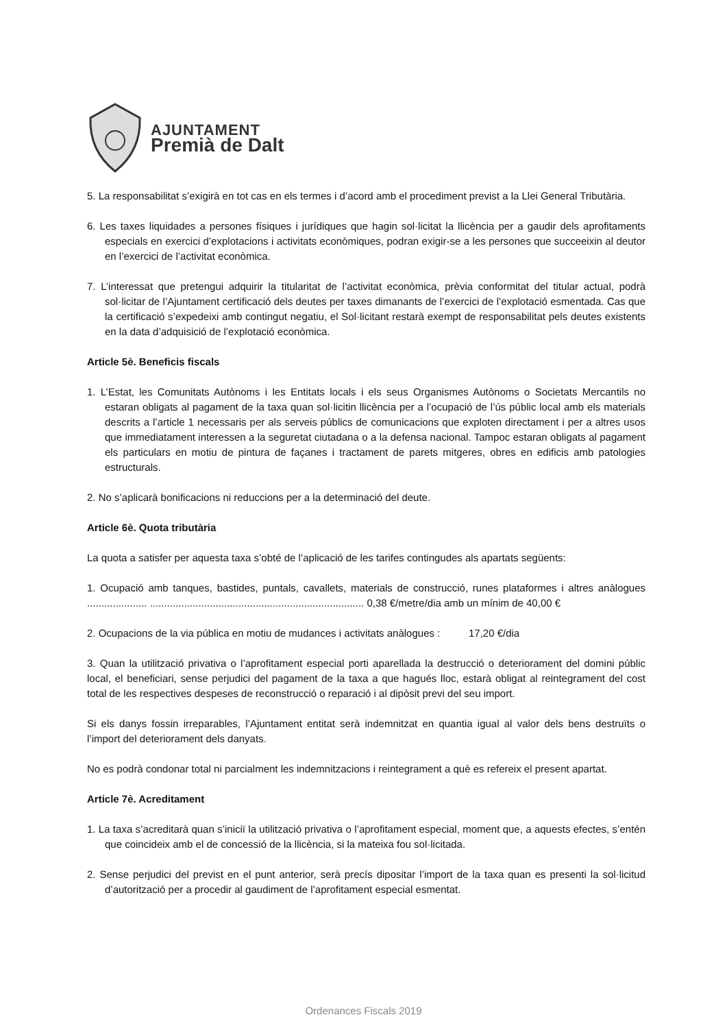AJUNTAMENT
Premià de Dalt
5. La responsabilitat s’exigirà en tot cas en els termes i d’acord amb el procediment previst a la Llei General Tributària.
6. Les taxes liquidades a persones físiques i jurídiques que hagin sol·licitat la llicència per a gaudir dels aprofitaments especials en exercici d’explotacions i activitats econòmiques, podran exigir-se a les persones que succeeixin al deutor en l’exercici de l’activitat econòmica.
7. L’interessat que pretengui adquirir la titularitat de l’activitat econòmica, prèvia conformitat del titular actual, podrà sol·licitar de l’Ajuntament certificació dels deutes per taxes dimanants de l’exercici de l’explotació esmentada. Cas que la certificació s’expedeixi amb contingut negatiu, el Sol·licitant restarà exempt de responsabilitat pels deutes existents en la data d’adquisició de l’explotació econòmica.
Article 5è. Beneficis fiscals
1. L’Estat, les Comunitats Autònoms i les Entitats locals i els seus Organismes Autònoms o Societats Mercantils no estaran obligats al pagament de la taxa quan sol·licitin llicència per a l’ocupació de l’ús públic local amb els materials descrits a l’article 1 necessaris per als serveis públics de comunicacions que exploten directament i per a altres usos que immediatament interessen a la seguretat ciutadana o a la defensa nacional. Tampoc estaran obligats al pagament els particulars en motiu de pintura de façanes i tractament de parets mitgeres, obres en edificis amb patologies estructurals.
2. No s’aplicarà bonificacions ni reduccions per a la determinació del deute.
Article 6è. Quota tributària
La quota a satisfer per aquesta taxa s’obté de l’aplicació de les tarifes contingudes als apartats següents:
1. Ocupació amb tanques, bastides, puntals, cavallets, materials de construcció, runes plataformes i altres anàlogues ..................... ........................................................................... 0,38 €/metre/dia amb un mínim de 40,00 €
2. Ocupacions de la via pública en motiu de mudances i activitats anàlogues : 17,20 €/dia
3. Quan la utilització privativa o l’aprofitament especial porti aparellada la destrucció o deteriorament del domini públic local, el beneficiari, sense perjudici del pagament de la taxa a que hagués lloc, estarà obligat al reintegrament del cost total de les respectives despeses de reconstrucció o reparació i al dipòsit previ del seu import.
Si els danys fossin irreparables, l’Ajuntament entitat serà indemnitzat en quantia igual al valor dels bens destruïts o l’import del deteriorament dels danyats.
No es podrà condonar total ni parcialment les indemnitzacions i reintegrament a què es refereix el present apartat.
Article 7è. Acreditament
1. La taxa s’acreditarà quan s’iniciï la utilització privativa o l’aprofitament especial, moment que, a aquests efectes, s’entén que coincideix amb el de concessió de la llicència, si la mateixa fou sol·licitada.
2. Sense perjudici del previst en el punt anterior, serà precís dipositar l’import de la taxa quan es presenti la sol·licitud d’autorització per a procedir al gaudiment de l’aprofitament especial esmentat.
Ordenances Fiscals 2019